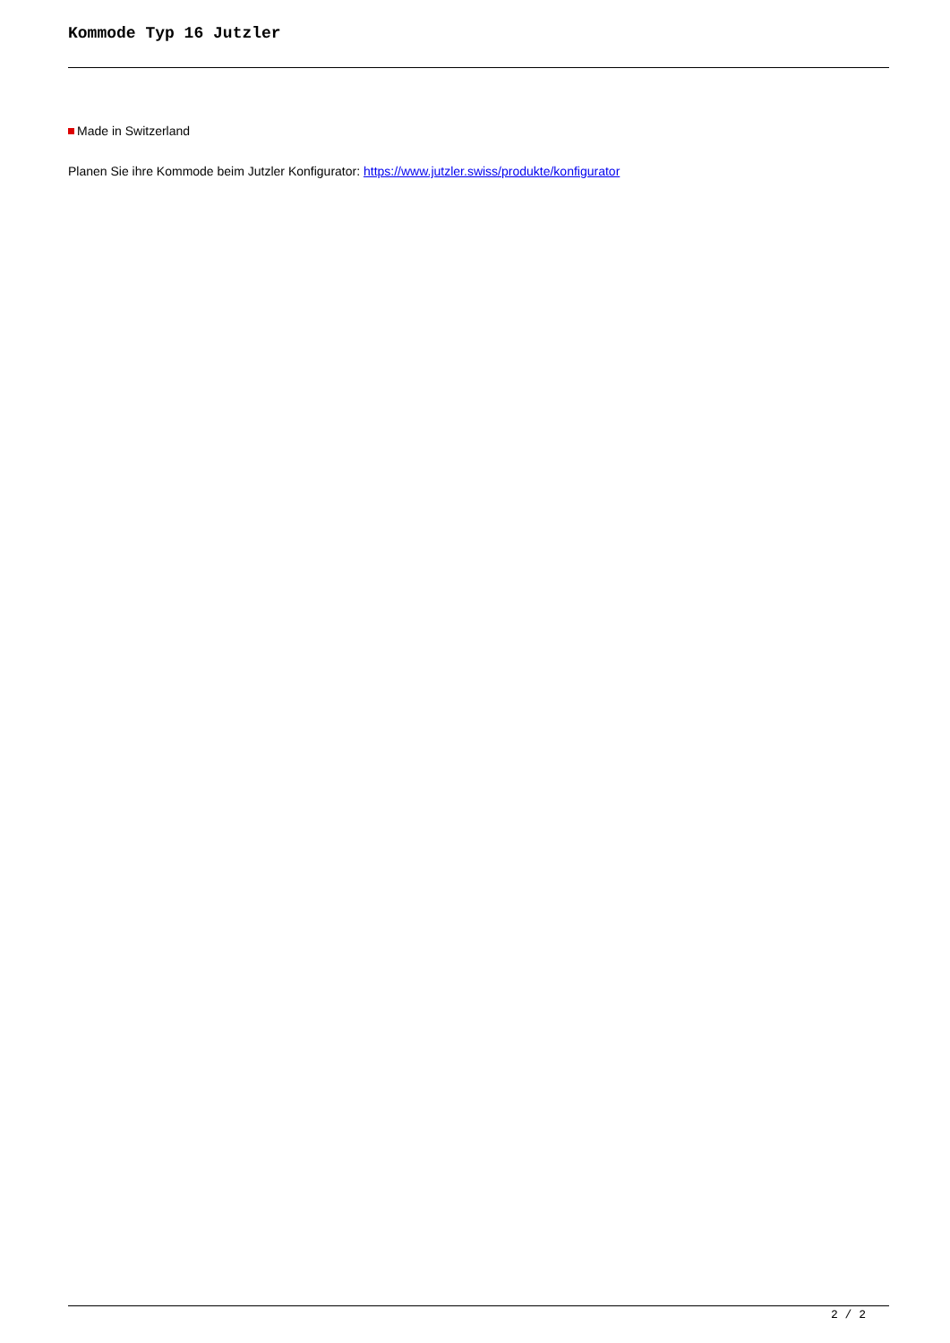Kommode Typ 16 Jutzler
Made in Switzerland
Planen Sie ihre Kommode beim Jutzler Konfigurator: https://www.jutzler.swiss/produkte/konfigurator
2 / 2